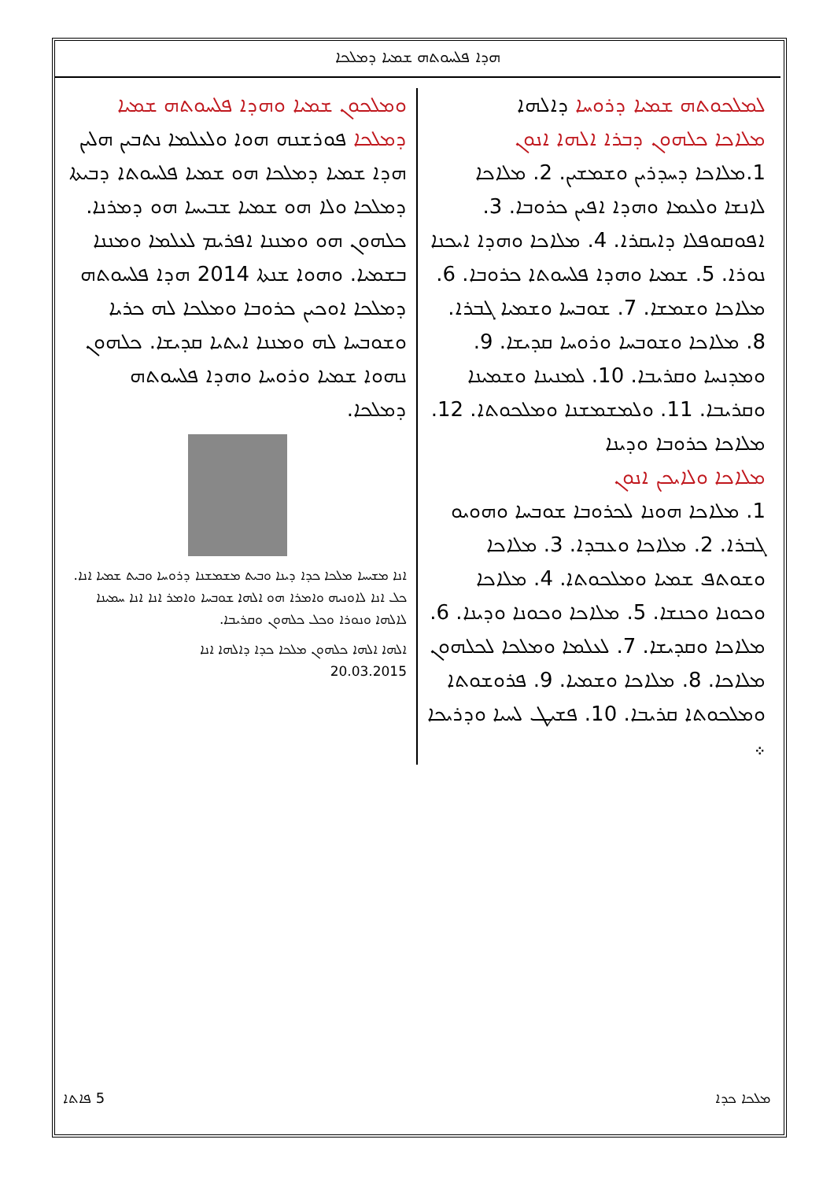ܗܕܐ ܦܠܚܘܬܗ ܫܡܝܐ ܕܡܠܟܐ
ܠܡܠܟܘܬܗ ܫܡܝܐ ܕܪܘܚܐ ܕܐܠܗܐ
ܡܠܐܟܐ ܟܠܗܘܢ ܕܒܪܐ ܐܠܗܐ ܐܢܘܢ
1.ܡܠܐܟܐ ܕܚܕܪܝܢ ܘܫܡܫܝܢ. 2. ܡܠܐܟܐ ܠܐܢܫܐ ܘܠܥܡܐ ܘܗܕܐ ܐܦܝܢ ܟܪܘܒܐ. 3. ܐܦܘܩܘܦܠܐ ܕܐܝܩܪܐ. 4. ܡܠܐܟܐ ܘܗܕܐ ܐܝܟܢܐ ܢܘܪܐ. 5. ܫܡܝܐ ܘܗܕܐ ܦܠܚܘܬܐ ܟܪܘܒܐ. 6. ܡܠܐܟܐ ܘܫܡܫܐ. 7. ܫܘܒܚܐ ܘܫܡܝܐ ܓܒܪܐ. 8. ܡܠܐܟܐ ܘܫܘܒܚܐ ܘܪܘܚܐ ܩܕܝܫܐ. 9. ܘܡܕܢܚܐ ܘܩܪܝܒܐ. 10. ܠܡܢܝܢܐ ܘܫܡܝܢܐ ܘܩܪܝܒܐ. 11. ܘܠܡܫܡܫܢܐ ܘܡܠܟܘܬܐ. 12. ܡܠܐܟܐ ܟܪܘܒܐ ܘܕܝܢܐ
ܡܠܐܟܐ ܘܠܐܝܟܢ ܐܢܘܢ
1. ܡܠܐܟܐ ܗܘܢܐ ܠܟܪܘܒܐ ܫܘܒܚܐ ܘܗܘܝܘ ܓܒܪܐ. 2. ܡܠܐܟܐ ܘܥܒܕܐ. 3. ܡܠܐܟܐ ܘܫܘܬܦ ܫܡܝܐ ܘܡܠܟܘܬܐ. 4. ܡܠܐܟܐ ܘܟܘܢܐ ܘܟܢܫܐ. 5. ܡܠܐܟܐ ܘܟܘܢܐ ܘܕܝܢܐ. 6. ܡܠܐܟܐ ܘܩܕܝܫܐ. 7. ܠܥܠܡܐ ܘܡܠܟܐ ܠܟܠܗܘܢ ܡܠܐܟܐ. 8. ܡܠܐܟܐ ܘܫܡܝܐ. 9. ܦܪܘܫܘܬܐ ܘܡܠܟܘܬܐ ܩܪܝܒܐ. 10. ܦܫܝܛ ܠܚܝܐ ܘܕܪܝܟܐ ܀
ܘܡܠܟܘܢ ܫܡܝܐ ܘܗܕܐ ܦܠܚܘܬܗ ܫܡܝܐ ܕܡܠܟܐ ܦܘܪܫܢܗ ܗܘܐ ܘܠܥܠܡܐ ܢܬܒܝܢ ܗܠܝܢ ܗܕܐ ܫܡܝܐ ܕܡܠܟܐ ܗܘ ܫܡܝܐ ܦܠܚܘܬܐ ܕܒܝܬܐ ܕܡܠܟܐ ܘܠܐ ܗܘ ܫܡܝܐ ܫܒܝܚܐ ܗܘ ܕܡܪܢܐ. ܟܠܗܘܢ ܗܘ ܘܡܢܢܐ ܐܦܪܝܡ ܠܥܠܡܐ ܘܡܢܢܐ ܒܫܡܝܐ. ܘܗܘܐ ܫܢܬܐ 2014 ܗܕܐ ܦܠܚܘܬܗ ܕܡܠܟܐ ܐܘܟܝܢ ܟܪܘܒܐ ܘܡܠܟܐ ܠܗ ܟܪܝܐ ܘܫܘܒܚܐ ܠܗ ܘܡܢܢܐ ܐܝܬܝܐ ܩܕܝܫܐ. ܟܠܗܘܢ ܢܗܘܐ ܫܡܝܐ ܘܪܘܚܐ ܘܗܕܐ ܦܠܚܘܬܗ ܕܡܠܟܐ.
ܐܢܐ ܡܫܝܚܐ ܡܠܟܐ ܟܕܐ ܕܝܢܐ ܘܒܝܬ ܡܫܡܫܢܐ ܕܪܘܚܐ ܘܒܝܬ ܫܡܝܐ ܐܢܐ. ܟܠ ܐܢܐ ܠܐܘܢܝܗ ܘܐܡܪܐ ܗܘ ܐܠܗܐ ܫܘܒܚܐ ܘܐܡܪ ܐܢܐ ܐܢܐ ܚܡܝܢܐ ܠܐܠܗܐ ܘܢܘܪܐ ܘܟܠ ܟܠܗܘܢ ܘܩܪܝܒܐ.
ܐܠܗܐ ܐܠܗܐ ܟܠܗܘܢ ܡܠܟܐ ܟܕܐ ܕܐܠܗܐ ܐܢܐ
20.03.2015
ܡܠܟܐ ܟܕܐ 5 ܦܐܬܐ